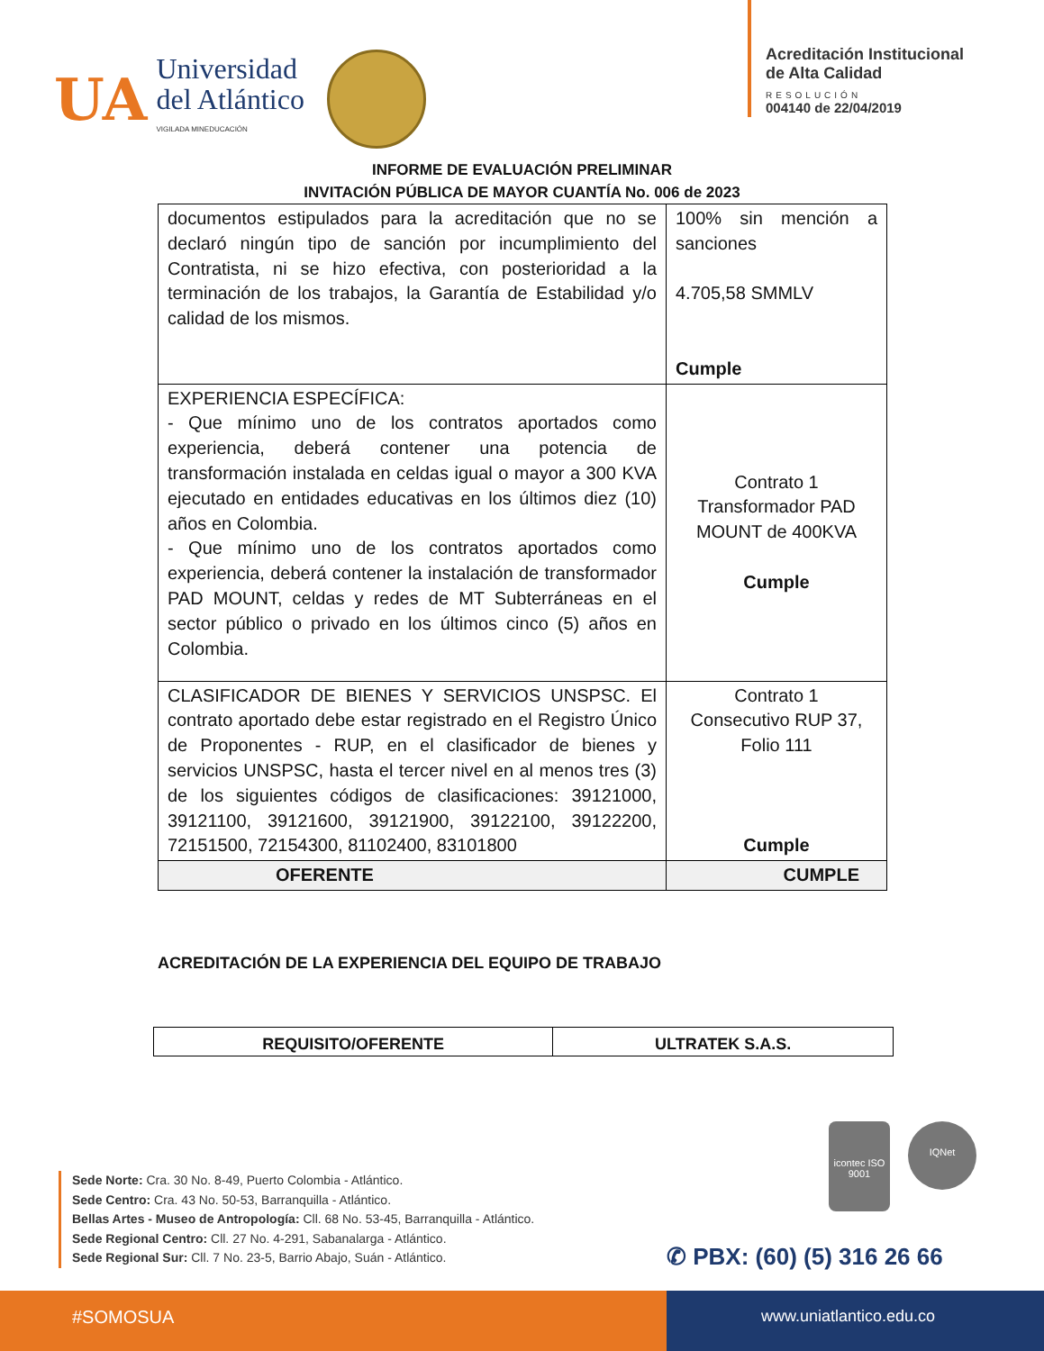UA
Universidad
del Atlántico
VIGILADA MINEDUCACIÓN
Acreditación Institucional
de Alta Calidad
RESOLUCIÓN
004140 de 22/04/2019
INFORME DE EVALUACIÓN PRELIMINAR
INVITACIÓN PÚBLICA DE MAYOR CUANTÍA No. 006 de 2023
| documentos estipulados para la acreditación que no se declaró ningún tipo de sanción por incumplimiento del Contratista, ni se hizo efectiva, con posterioridad a la terminación de los trabajos, la Garantía de Estabilidad y/o calidad de los mismos. | 100% sin mención a sanciones 4.705,58 SMMLV Cumple |
| EXPERIENCIA ESPECÍFICA: - Que mínimo uno de los contratos aportados como experiencia, deberá contener una potencia de transformación instalada en celdas igual o mayor a 300 KVA ejecutado en entidades educativas en los últimos diez (10) años en Colombia. - Que mínimo uno de los contratos aportados como experiencia, deberá contener la instalación de transformador PAD MOUNT, celdas y redes de MT Subterráneas en el sector público o privado en los últimos cinco (5) años en Colombia. | Contrato 1 Transformador PAD MOUNT de 400KVA Cumple |
| CLASIFICADOR DE BIENES Y SERVICIOS UNSPSC. El contrato aportado debe estar registrado en el Registro Único de Proponentes - RUP, en el clasificador de bienes y servicios UNSPSC, hasta el tercer nivel en al menos tres (3) de los siguientes códigos de clasificaciones: 39121000, 39121100, 39121600, 39121900, 39122100, 39122200, 72151500, 72154300, 81102400, 83101800 | Contrato 1 Consecutivo RUP 37, Folio 111 Cumple |
| OFERENTE | CUMPLE |
ACREDITACIÓN DE LA EXPERIENCIA DEL EQUIPO DE TRABAJO
| REQUISITO/OFERENTE | ULTRATEK S.A.S. |
Sede Norte: Cra. 30 No. 8-49, Puerto Colombia - Atlántico.
Sede Centro: Cra. 43 No. 50-53, Barranquilla - Atlántico.
Bellas Artes - Museo de Antropología: Cll. 68 No. 53-45, Barranquilla - Atlántico.
Sede Regional Centro: Cll. 27 No. 4-291, Sabanalarga - Atlántico.
Sede Regional Sur: Cll. 7 No. 23-5, Barrio Abajo, Suán - Atlántico.
icontec ISO 9001
IQNet
✆ PBX: (60) (5) 316 26 66
#SOMOSUA www.uniatlantico.edu.co